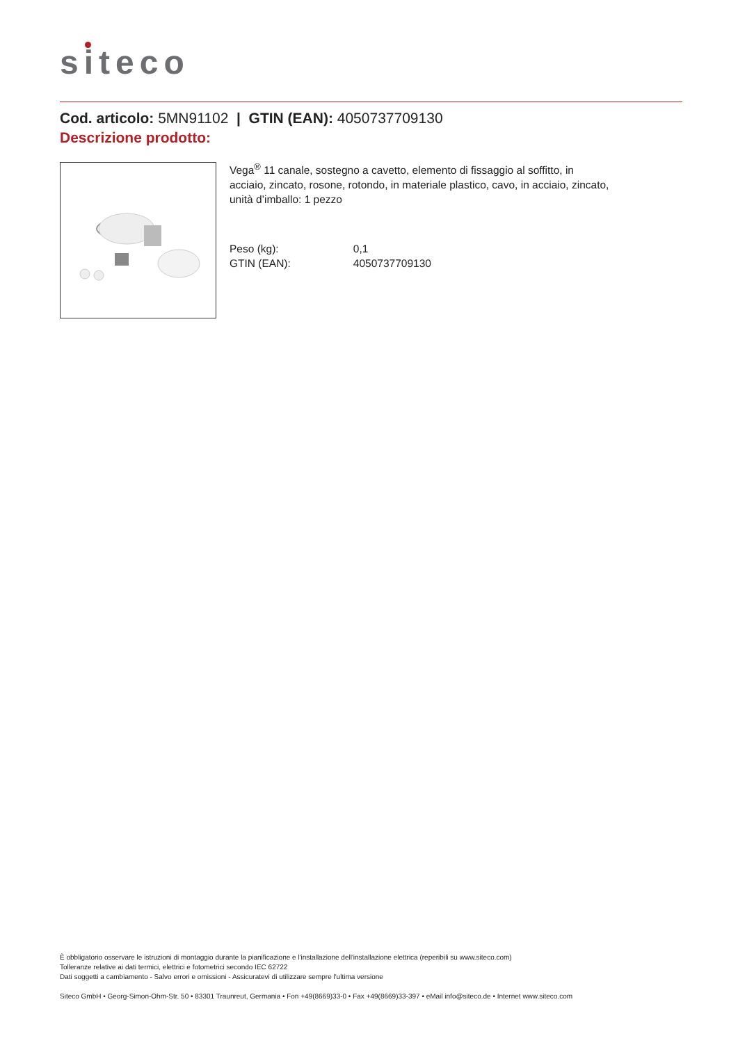siteco
Cod. articolo: 5MN91102 | GTIN (EAN): 4050737709130
Descrizione prodotto:
Vega<sup>®</sup> 11 canale, sostegno a cavetto, elemento di fissaggio al soffitto, in acciaio, zincato, rosone, rotondo, in materiale plastico, cavo, in acciaio, zincato, unità d’imballo: 1 pezzo
| Peso (kg): | 0,1 |
| GTIN (EAN): | 4050737709130 |
È obbligatorio osservare le istruzioni di montaggio durante la pianificazione e l'installazione dell'installazione elettrica (reperibili su www.siteco.com)
Tolleranze relative ai dati termici, elettrici e fotometrici secondo IEC 62722
Dati soggetti a cambiamento - Salvo errori e omissioni - Assicuratevi di utilizzare sempre l'ultima versione
Siteco GmbH • Georg-Simon-Ohm-Str. 50 • 83301 Traunreut, Germania • Fon +49(8669)33-0 • Fax +49(8669)33-397 • eMail info@siteco.de • Internet www.siteco.com